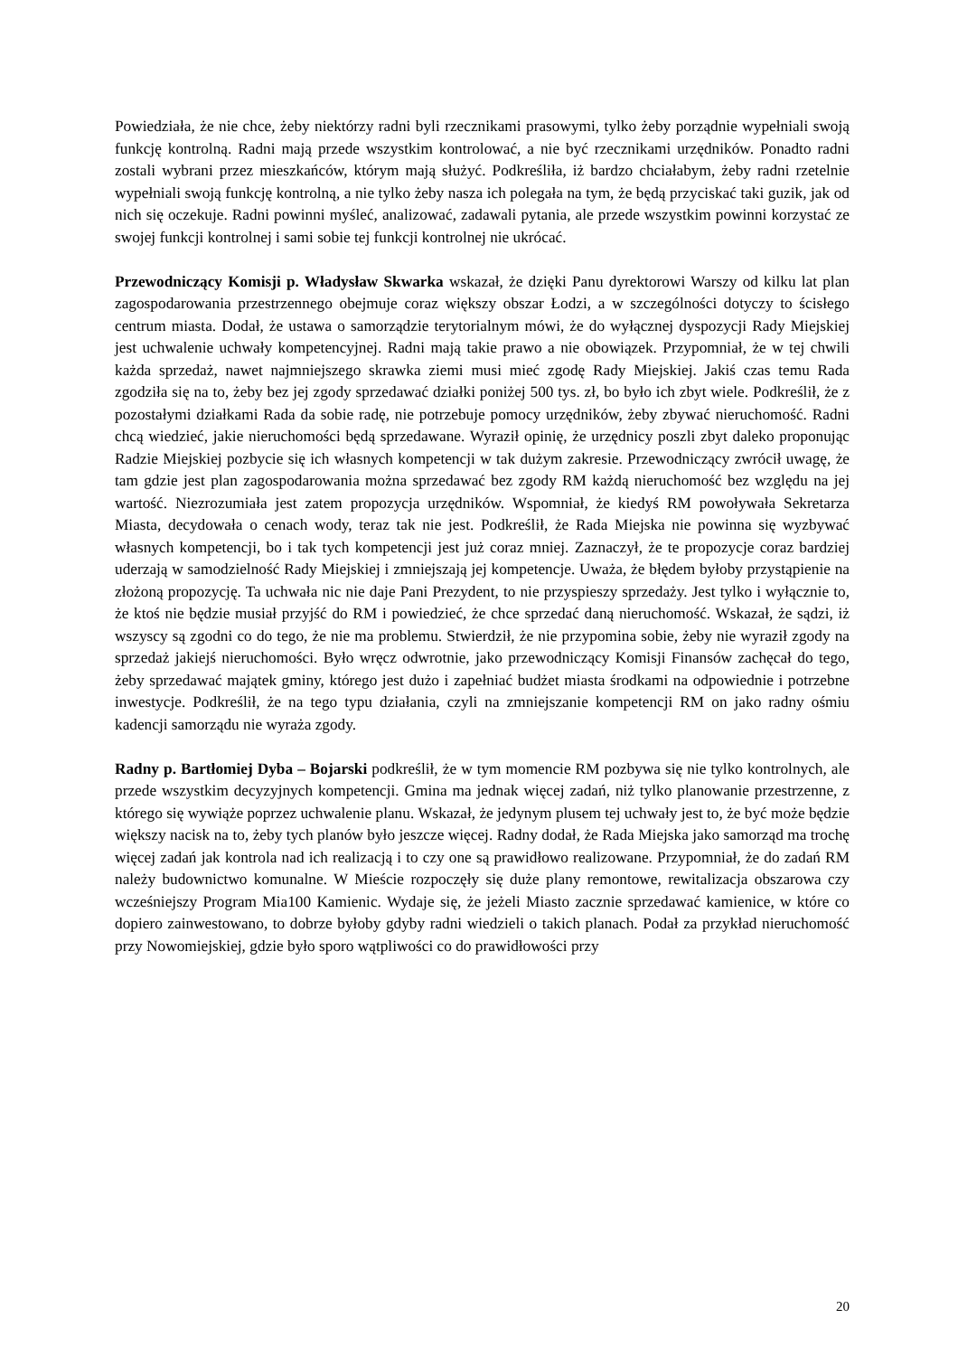Powiedziała, że nie chce, żeby niektórzy radni byli rzecznikami prasowymi, tylko żeby porządnie wypełniali swoją funkcję kontrolną. Radni mają przede wszystkim kontrolować, a nie być rzecznikami urzędników. Ponadto radni zostali wybrani przez mieszkańców, którym mają służyć. Podkreśliła, iż bardzo chciałabym, żeby radni rzetelnie wypełniali swoją funkcję kontrolną, a nie tylko żeby nasza ich polegała na tym, że będą przyciskać taki guzik, jak od nich się oczekuje. Radni powinni myśleć, analizować, zadawali pytania, ale przede wszystkim powinni korzystać ze swojej funkcji kontrolnej i sami sobie tej funkcji kontrolnej nie ukrócać.
Przewodniczący Komisji p. Władysław Skwarka wskazał, że dzięki Panu dyrektorowi Warszy od kilku lat plan zagospodarowania przestrzennego obejmuje coraz większy obszar Łodzi, a w szczególności dotyczy to ścisłego centrum miasta. Dodał, że ustawa o samorządzie terytorialnym mówi, że do wyłącznej dyspozycji Rady Miejskiej jest uchwalenie uchwały kompetencyjnej. Radni mają takie prawo a nie obowiązek. Przypomniał, że w tej chwili każda sprzedaż, nawet najmniejszego skrawka ziemi musi mieć zgodę Rady Miejskiej. Jakiś czas temu Rada zgodziła się na to, żeby bez jej zgody sprzedawać działki poniżej 500 tys. zł, bo było ich zbyt wiele. Podkreślił, że z pozostałymi działkami Rada da sobie radę, nie potrzebuje pomocy urzędników, żeby zbywać nieruchomość. Radni chcą wiedzieć, jakie nieruchomości będą sprzedawane. Wyraził opinię, że urzędnicy poszli zbyt daleko proponując Radzie Miejskiej pozbycie się ich własnych kompetencji w tak dużym zakresie. Przewodniczący zwrócił uwagę, że tam gdzie jest plan zagospodarowania można sprzedawać bez zgody RM każdą nieruchomość bez względu na jej wartość. Niezrozumiała jest zatem propozycja urzędników. Wspomniał, że kiedyś RM powoływała Sekretarza Miasta, decydowała o cenach wody, teraz tak nie jest. Podkreślił, że Rada Miejska nie powinna się wyzbywać własnych kompetencji, bo i tak tych kompetencji jest już coraz mniej. Zaznaczył, że te propozycje coraz bardziej uderzają w samodzielność Rady Miejskiej i zmniejszają jej kompetencje. Uważa, że błędem byłoby przystąpienie na złożoną propozycję. Ta uchwała nic nie daje Pani Prezydent, to nie przyspieszy sprzedaży. Jest tylko i wyłącznie to, że ktoś nie będzie musiał przyjść do RM i powiedzieć, że chce sprzedać daną nieruchomość. Wskazał, że sądzi, iż wszyscy są zgodni co do tego, że nie ma problemu. Stwierdził, że nie przypomina sobie, żeby nie wyraził zgody na sprzedaż jakiejś nieruchomości. Było wręcz odwrotnie, jako przewodniczący Komisji Finansów zachęcał do tego, żeby sprzedawać majątek gminy, którego jest dużo i zapełniać budżet miasta środkami na odpowiednie i potrzebne inwestycje. Podkreślił, że na tego typu działania, czyli na zmniejszanie kompetencji RM on jako radny ośmiu kadencji samorządu nie wyraża zgody.
Radny p. Bartłomiej Dyba – Bojarski podkreślił, że w tym momencie RM pozbywa się nie tylko kontrolnych, ale przede wszystkim decyzyjnych kompetencji. Gmina ma jednak więcej zadań, niż tylko planowanie przestrzenne, z którego się wywiąże poprzez uchwalenie planu. Wskazał, że jedynym plusem tej uchwały jest to, że być może będzie większy nacisk na to, żeby tych planów było jeszcze więcej. Radny dodał, że Rada Miejska jako samorząd ma trochę więcej zadań jak kontrola nad ich realizacją i to czy one są prawidłowo realizowane. Przypomniał, że do zadań RM należy budownictwo komunalne. W Mieście rozpoczęły się duże plany remontowe, rewitalizacja obszarowa czy wcześniejszy Program Mia100 Kamienic. Wydaje się, że jeżeli Miasto zacznie sprzedawać kamienice, w które co dopiero zainwestowano, to dobrze byłoby gdyby radni wiedzieli o takich planach. Podał za przykład nieruchomość przy Nowomiejskiej, gdzie było sporo wątpliwości co do prawidłowości przy
20